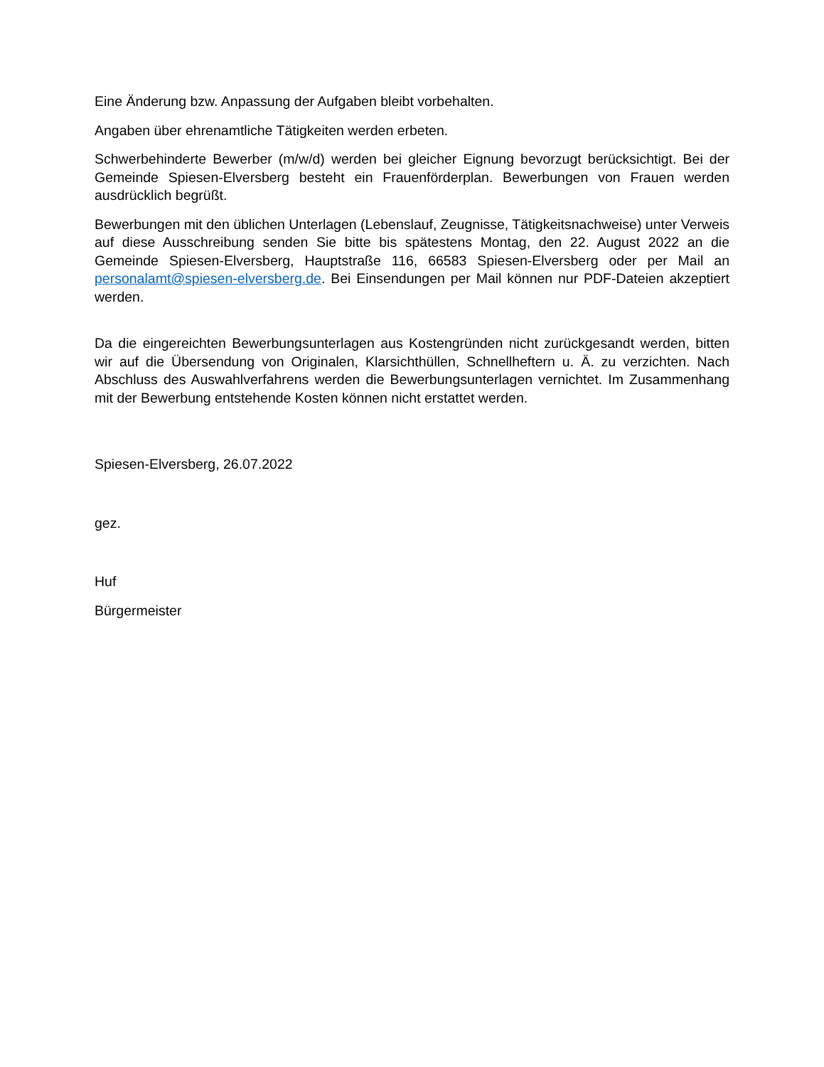Eine Änderung bzw. Anpassung der Aufgaben bleibt vorbehalten.
Angaben über ehrenamtliche Tätigkeiten werden erbeten.
Schwerbehinderte Bewerber (m/w/d) werden bei gleicher Eignung bevorzugt berücksichtigt. Bei der Gemeinde Spiesen-Elversberg besteht ein Frauenförderplan. Bewerbungen von Frauen werden ausdrücklich begrüßt.
Bewerbungen mit den üblichen Unterlagen (Lebenslauf, Zeugnisse, Tätigkeitsnachweise) unter Verweis auf diese Ausschreibung senden Sie bitte bis spätestens Montag, den 22. August 2022 an die Gemeinde Spiesen-Elversberg, Hauptstraße 116, 66583 Spiesen-Elversberg oder per Mail an personalamt@spiesen-elversberg.de. Bei Einsendungen per Mail können nur PDF-Dateien akzeptiert werden.
Da die eingereichten Bewerbungsunterlagen aus Kostengründen nicht zurückgesandt werden, bitten wir auf die Übersendung von Originalen, Klarsichthüllen, Schnellheftern u. Ä. zu verzichten. Nach Abschluss des Auswahlverfahrens werden die Bewerbungsunterlagen vernichtet. Im Zusammenhang mit der Bewerbung entstehende Kosten können nicht erstattet werden.
Spiesen-Elversberg, 26.07.2022
gez.
Huf
Bürgermeister